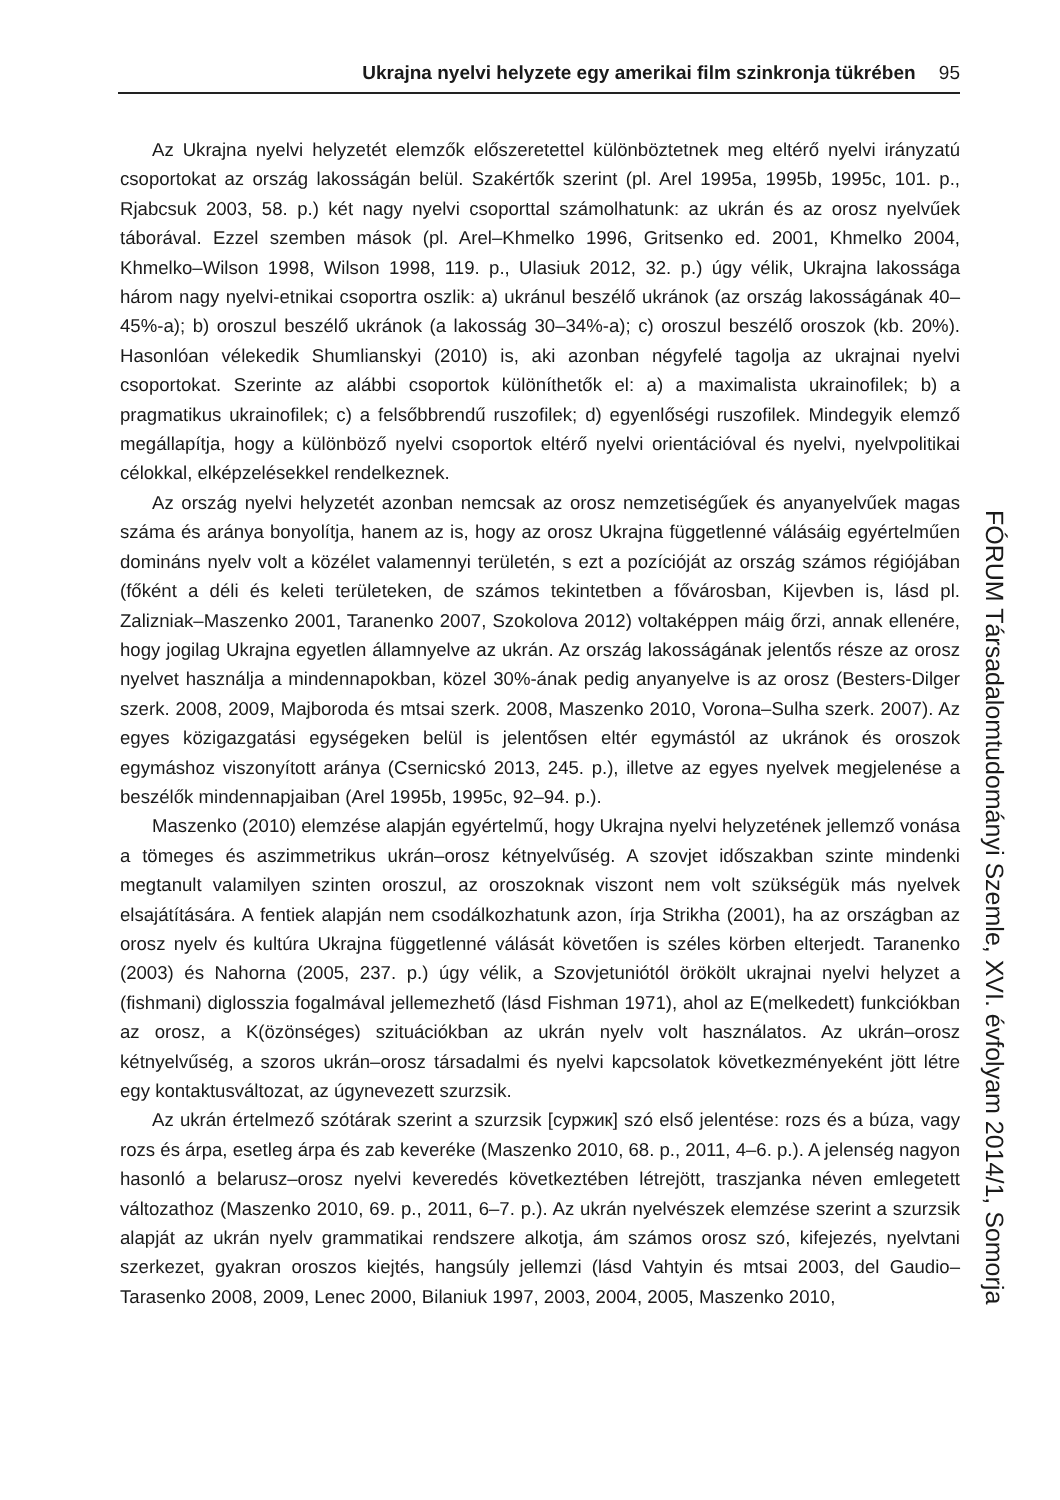Ukrajna nyelvi helyzete egy amerikai film szinkronja tükrében 95
Az Ukrajna nyelvi helyzetét elemzők előszeretettel különböztetnek meg eltérő nyelvi irányzatú csoportokat az ország lakosságán belül. Szakértők szerint (pl. Arel 1995a, 1995b, 1995c, 101. p., Rjabcsuk 2003, 58. p.) két nagy nyelvi csoporttal számolhatunk: az ukrán és az orosz nyelvűek táborával. Ezzel szemben mások (pl. Arel–Khmelko 1996, Gritsenko ed. 2001, Khmelko 2004, Khmelko–Wilson 1998, Wilson 1998, 119. p., Ulasiuk 2012, 32. p.) úgy vélik, Ukrajna lakossága három nagy nyelvi-etnikai csoportra oszlik: a) ukránul beszélő ukránok (az ország lakosságának 40–45%-a); b) oroszul beszélő ukránok (a lakosság 30–34%-a); c) oroszul beszélő oroszok (kb. 20%). Hasonlóan vélekedik Shumlianskyi (2010) is, aki azonban négyfelé tagolja az ukrajnai nyelvi csoportokat. Szerinte az alábbi csoportok különíthetők el: a) a maximalista ukrainofilek; b) a pragmatikus ukrainofilek; c) a felsőbbrendű ruszofilek; d) egyenlőségi ruszofilek. Mindegyik elemző megállapítja, hogy a különböző nyelvi csoportok eltérő nyelvi orientációval és nyelvi, nyelvpolitikai célokkal, elképzelésekkel rendelkeznek.
Az ország nyelvi helyzetét azonban nemcsak az orosz nemzetiségűek és anyanyelvűek magas száma és aránya bonyolítja, hanem az is, hogy az orosz Ukrajna függetlenné válásáig egyértelműen domináns nyelv volt a közélet valamennyi területén, s ezt a pozícióját az ország számos régiójában (főként a déli és keleti területeken, de számos tekintetben a fővárosban, Kijevben is, lásd pl. Zalizniak–Maszenko 2001, Taranenko 2007, Szokolova 2012) voltaképpen máig őrzi, annak ellenére, hogy jogilag Ukrajna egyetlen államnyelve az ukrán. Az ország lakosságának jelentős része az orosz nyelvet használja a mindennapokban, közel 30%-ának pedig anyanyelve is az orosz (Besters-Dilger szerk. 2008, 2009, Majboroda és mtsai szerk. 2008, Maszenko 2010, Vorona–Sulha szerk. 2007). Az egyes közigazgatási egységeken belül is jelentősen eltér egymástól az ukránok és oroszok egymáshoz viszonyított aránya (Csernicskó 2013, 245. p.), illetve az egyes nyelvek megjelenése a beszélők mindennapjaiban (Arel 1995b, 1995c, 92–94. p.).
Maszenko (2010) elemzése alapján egyértelmű, hogy Ukrajna nyelvi helyzetének jellemző vonása a tömeges és aszimmetrikus ukrán–orosz kétnyelvűség. A szovjet időszakban szinte mindenki megtanult valamilyen szinten oroszul, az oroszoknak viszont nem volt szükségük más nyelvek elsajátítására. A fentiek alapján nem csodálkozhatunk azon, írja Strikha (2001), ha az országban az orosz nyelv és kultúra Ukrajna függetlenné válását követően is széles körben elterjedt. Taranenko (2003) és Nahorna (2005, 237. p.) úgy vélik, a Szovjetuniótól örökölt ukrajnai nyelvi helyzet a (fishmani) diglosszia fogalmával jellemezhető (lásd Fishman 1971), ahol az E(melkedett) funkciókban az orosz, a K(özönséges) szituációkban az ukrán nyelv volt használatos. Az ukrán–orosz kétnyelvűség, a szoros ukrán–orosz társadalmi és nyelvi kapcsolatok következményeként jött létre egy kontaktusváltozat, az úgynevezett szurzsik.
Az ukrán értelmező szótárak szerint a szurzsik [суржик] szó első jelentése: rozs és a búza, vagy rozs és árpa, esetleg árpa és zab keveréke (Maszenko 2010, 68. p., 2011, 4–6. p.). A jelenség nagyon hasonló a belarusz–orosz nyelvi keveredés következtében létrejött, traszjanka néven emlegetett változathoz (Maszenko 2010, 69. p., 2011, 6–7. p.). Az ukrán nyelvészek elemzése szerint a szurzsik alapját az ukrán nyelv grammatikai rendszere alkotja, ám számos orosz szó, kifejezés, nyelvtani szerkezet, gyakran oroszos kiejtés, hangsúly jellemzi (lásd Vahtyin és mtsai 2003, del Gaudio–Tarasenko 2008, 2009, Lenec 2000, Bilaniuk 1997, 2003, 2004, 2005, Maszenko 2010,
FÓRUM Társadalomtudományi Szemle, XVI. évfolyam 2014/1, Somorja